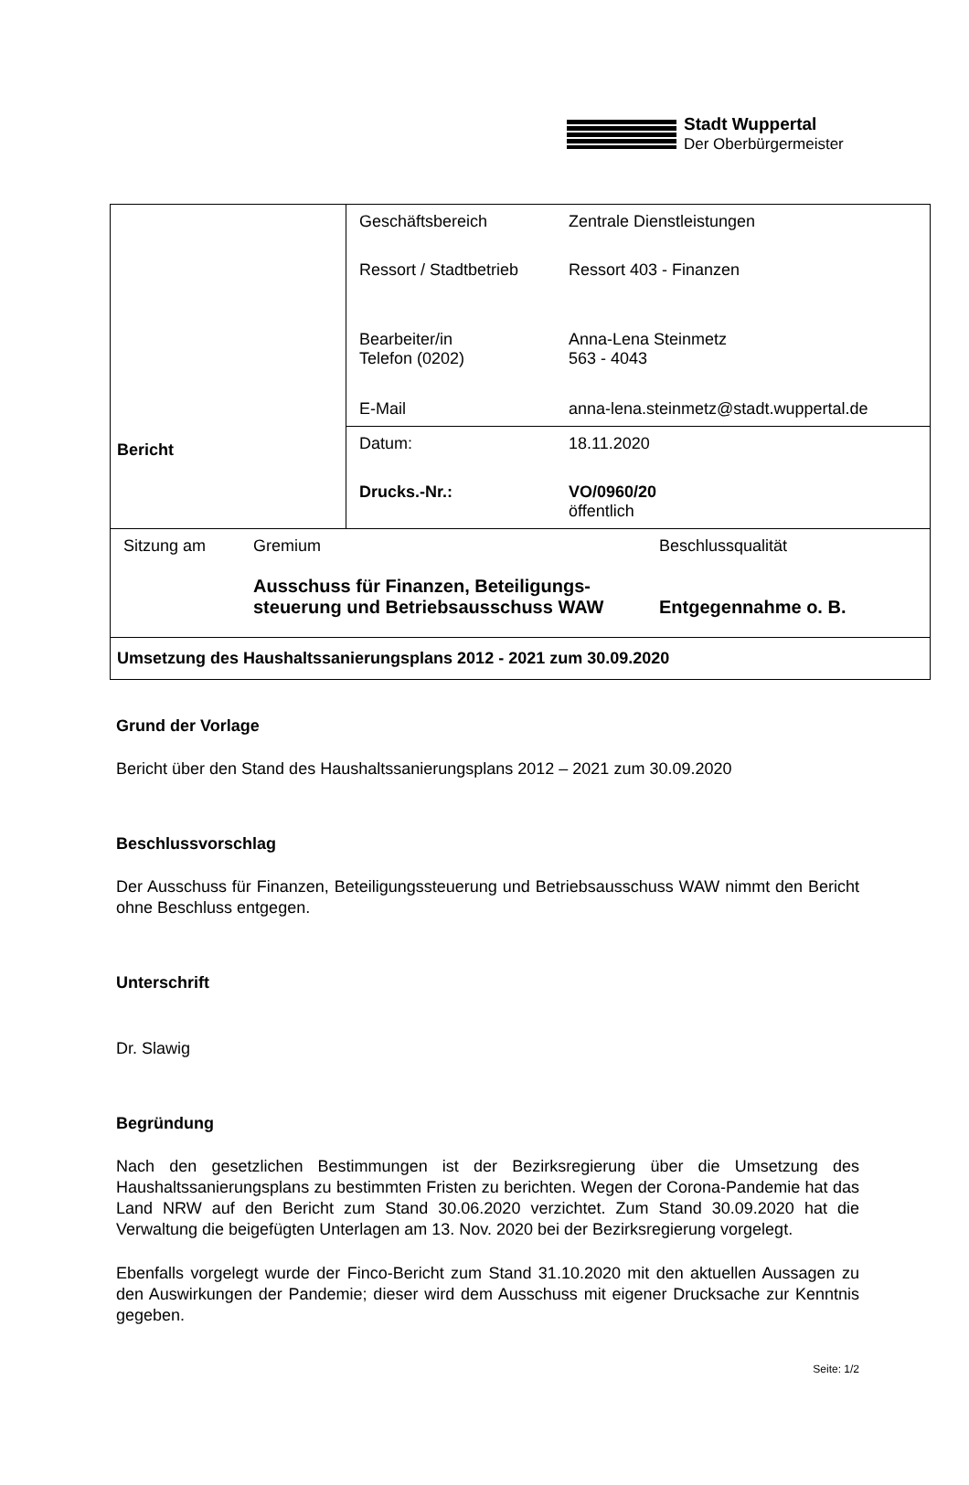Stadt Wuppertal
Der Oberbürgermeister
| Bericht | / Geschäftsbereich / Zentrale Dienstleistungen / / Ressort / Stadtbetrieb / Ressort 403 - Finanzen / / Bearbeiter/in Telefon (0202) / Anna-Lena Steinmetz 563 - 4043 / / E-Mail / anna-lena.steinmetz@stadt.wuppertal.de / |
| | / Datum: / 18.11.2020 / / Drucks.-Nr.: / VO/0960/20 öffentlich / |
| / Sitzung am / Gremium / Beschlussqualität / / / Ausschuss für Finanzen, Beteiligungs- steuerung und Betriebsausschuss WAW / Entgegennahme o. B. / | |
| Umsetzung des Haushaltssanierungsplans 2012 - 2021 zum 30.09.2020 | |
Grund der Vorlage
Bericht über den Stand des Haushaltssanierungsplans 2012 – 2021 zum 30.09.2020
Beschlussvorschlag
Der Ausschuss für Finanzen, Beteiligungssteuerung und Betriebsausschuss WAW nimmt den Bericht ohne Beschluss entgegen.
Unterschrift
Dr. Slawig
Begründung
Nach den gesetzlichen Bestimmungen ist der Bezirksregierung über die Umsetzung des Haushaltssanierungsplans zu bestimmten Fristen zu berichten. Wegen der Corona-Pandemie hat das Land NRW auf den Bericht zum Stand 30.06.2020 verzichtet. Zum Stand 30.09.2020 hat die Verwaltung die beigefügten Unterlagen am 13. Nov. 2020 bei der Bezirksregierung vorgelegt.
Ebenfalls vorgelegt wurde der Finco-Bericht zum Stand 31.10.2020 mit den aktuellen Aussagen zu den Auswirkungen der Pandemie; dieser wird dem Ausschuss mit eigener Drucksache zur Kenntnis gegeben.
Seite: 1/2